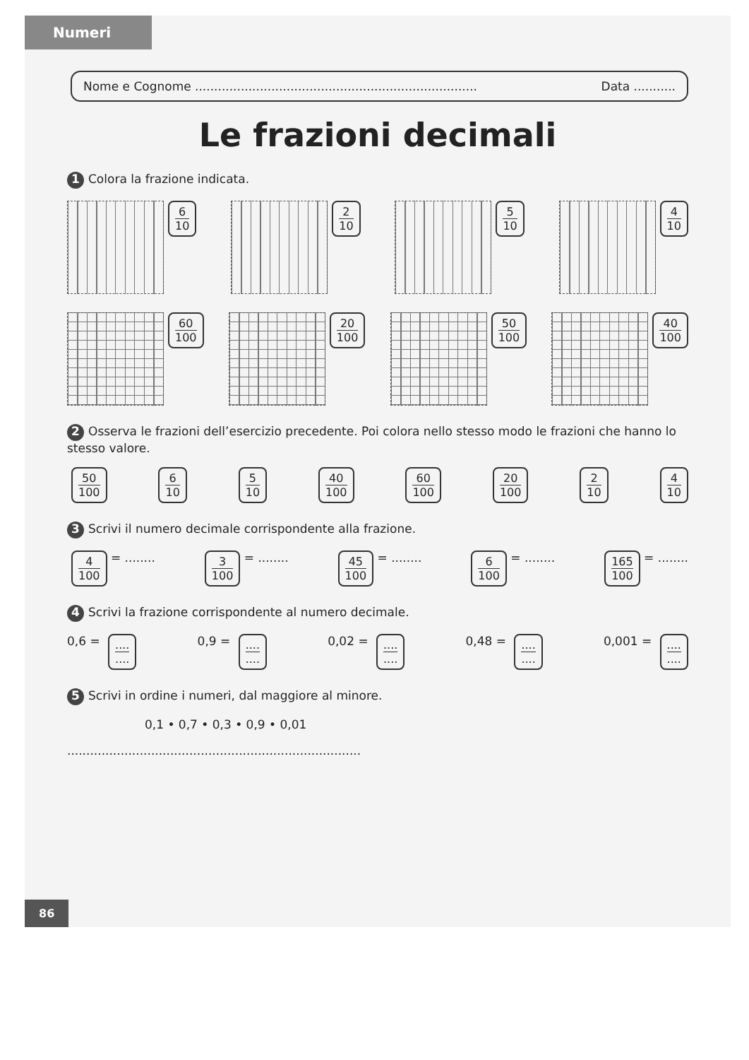Numeri
Nome e Cognome .......................................................................... Data ...........
Le frazioni decimali
1 Colora la frazione indicata.
6 10 2 10 5 10 4 10
60 100 20 100 50 100 40 100
2 Osserva le frazioni dell’esercizio precedente. Poi colora nello stesso modo le frazioni che hanno lo stesso valore.
50 100 6 10 5 10 40 100 60 100 20 100 2 10 4 10
3 Scrivi il numero decimale corrispondente alla frazione.
4 100 = ........
3 100 = ........
45 100 = ........
6 100 = ........
165 100 = ........
4 Scrivi la frazione corrispondente al numero decimale.
0,6 = ........
0,9 = ........
0,02 = ........
0,48 = ........
0,001 = ........
5 Scrivi in ordine i numeri, dal maggiore al minore.
0,1 • 0,7 • 0,3 • 0,9 • 0,01
.............................................................................
86